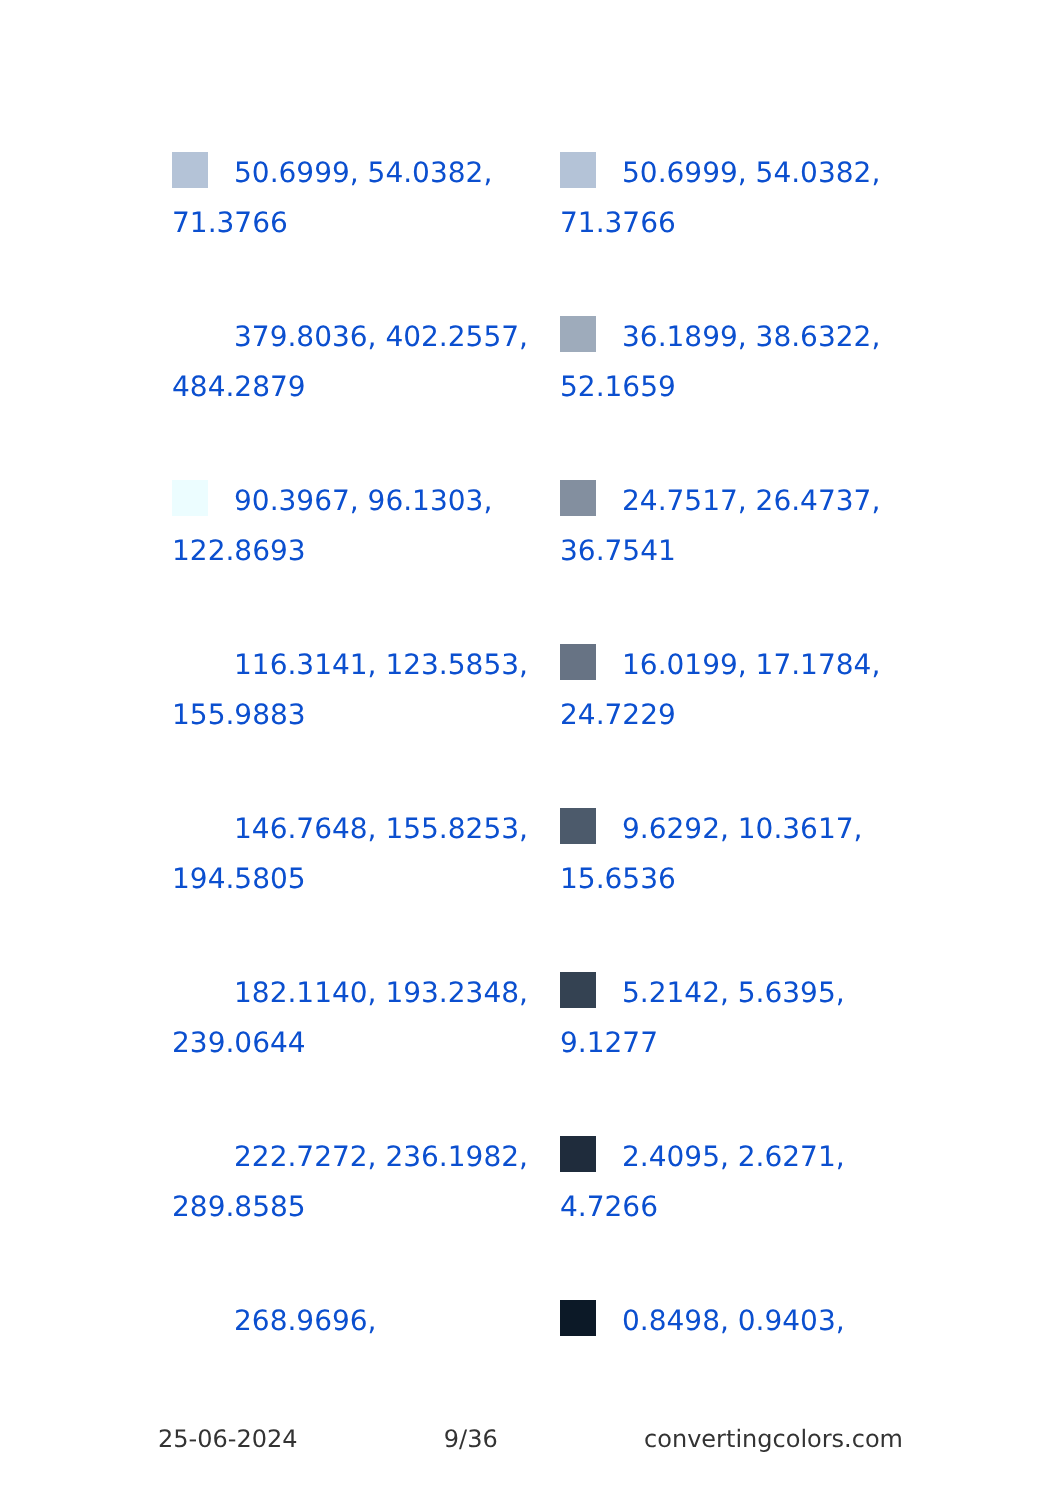50.6999, 54.0382, 71.3766
50.6999, 54.0382, 71.3766
379.8036, 402.2557, 484.2879
36.1899, 38.6322, 52.1659
90.3967, 96.1303, 122.8693
24.7517, 26.4737, 36.7541
116.3141, 123.5853, 155.9883
16.0199, 17.1784, 24.7229
146.7648, 155.8253, 194.5805
9.6292, 10.3617, 15.6536
182.1140, 193.2348, 239.0644
5.2142, 5.6395, 9.1277
222.7272, 236.1982, 289.8585
2.4095, 2.6271, 4.7266
268.9696,
0.8498, 0.9403,
25-06-2024 9/36 convertingcolors.com